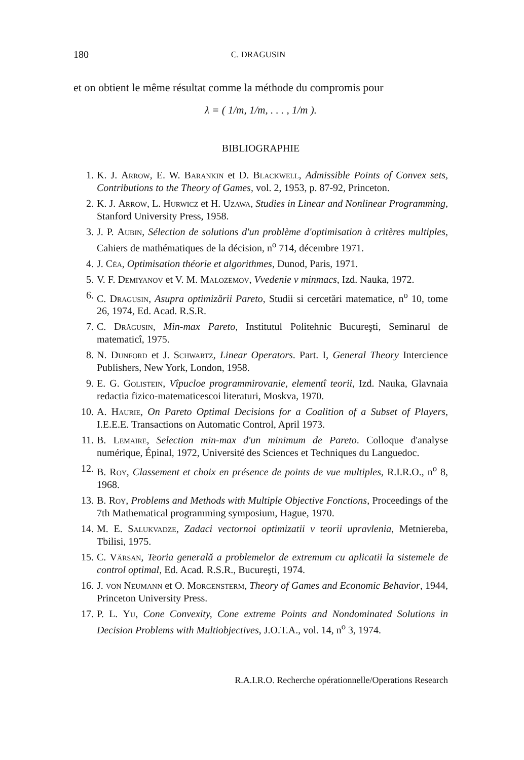180 C. DRAGUSIN
et on obtient le même résultat comme la méthode du compromis pour
λ = ( 1/m, 1/m, . . . , 1/m ).
BIBLIOGRAPHIE
1. K. J. Arrow, E. W. Barankin et D. Blackwell, Admissible Points of Convex sets, Contributions to the Theory of Games, vol. 2, 1953, p. 87-92, Princeton.
2. K. J. Arrow, L. Hurwicz et H. Uzawa, Studies in Linear and Nonlinear Programming, Stanford University Press, 1958.
3. J. P. Aubin, Sélection de solutions d'un problème d'optimisation à critères multiples, Cahiers de mathématiques de la décision, n<sup>o</sup> 714, décembre 1971.
4. J. Céa, Optimisation théorie et algorithmes, Dunod, Paris, 1971.
5. V. F. Demiyanov et V. M. Malozemov, Vvedenie v minmacs, Izd. Nauka, 1972.
6. C. Dragusin, Asupra optimizării Pareto, Studii si cercetări matematice, n<sup>o</sup> 10, tome 26, 1974, Ed. Acad. R.S.R.
7. C. Drăgusin, Min-max Pareto, Institutul Politehnic Bucureşti, Seminarul de matematicî, 1975.
8. N. Dunford et J. Schwartz, Linear Operators. Part. I, General Theory Intercience Publishers, New York, London, 1958.
9. E. G. Golistein, Vîpucloe programmirovanie, elementî teorii, Izd. Nauka, Glavnaia redactia fizico-matematicescoi literaturi, Moskva, 1970.
10. A. Haurie, On Pareto Optimal Decisions for a Coalition of a Subset of Players, I.E.E.E. Transactions on Automatic Control, April 1973.
11. B. Lemaire, Selection min-max d'un minimum de Pareto. Colloque d'analyse numérique, Épinal, 1972, Université des Sciences et Techniques du Languedoc.
12. B. Roy, Classement et choix en présence de points de vue multiples, R.I.R.O., n<sup>o</sup> 8, 1968.
13. B. Roy, Problems and Methods with Multiple Objective Fonctions, Proceedings of the 7th Mathematical programming symposium, Hague, 1970.
14. M. E. Salukvadze, Zadaci vectornoi optimizatii v teorii upravlenia, Metniereba, Tbilisi, 1975.
15. C. Vărsan, Teoria generală a problemelor de extremum cu aplicatii la sistemele de control optimal, Ed. Acad. R.S.R., Bucureşti, 1974.
16. J. von Neumann et O. Morgensterm, Theory of Games and Economic Behavior, 1944, Princeton University Press.
17. P. L. Yu, Cone Convexity, Cone extreme Points and Nondominated Solutions in Decision Problems with Multiobjectives, J.O.T.A., vol. 14, n<sup>o</sup> 3, 1974.
R.A.I.R.O. Recherche opérationnelle/Operations Research